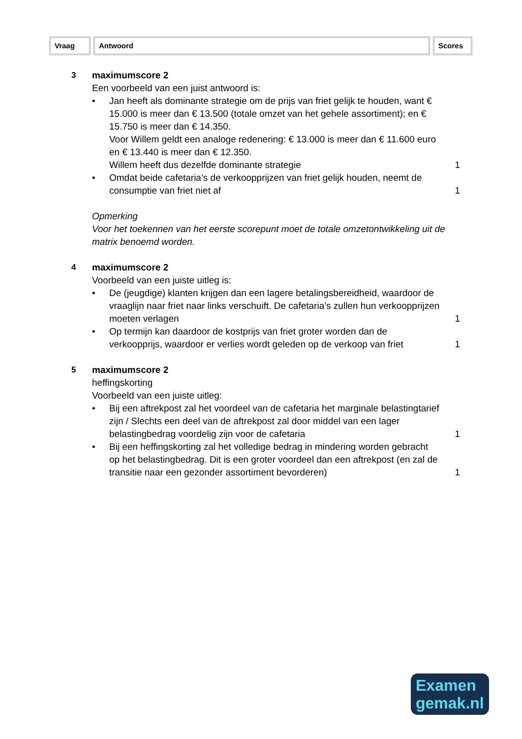Vraag Antwoord Scores
3 maximumscore 2
Een voorbeeld van een juist antwoord is:
• Jan heeft als dominante strategie om de prijs van friet gelijk te houden, want € 15.000 is meer dan € 13.500 (totale omzet van het gehele assortiment); en € 15.750 is meer dan € 14.350.
Voor Willem geldt een analoge redenering: € 13.000 is meer dan € 11.600 euro en € 13.440 is meer dan € 12.350.
Willem heeft dus dezelfde dominante strategie
1
• Omdat beide cafetaria’s de verkoopprijzen van friet gelijk houden, neemt de consumptie van friet niet af
1
Opmerking
Voor het toekennen van het eerste scorepunt moet de totale omzetontwikkeling uit de matrix benoemd worden.
4 maximumscore 2
Voorbeeld van een juiste uitleg is:
• De (jeugdige) klanten krijgen dan een lagere betalingsbereidheid, waardoor de vraaglijn naar friet naar links verschuift. De cafetaria’s zullen hun verkoopprijzen moeten verlagen
1
• Op termijn kan daardoor de kostprijs van friet groter worden dan de verkoopprijs, waardoor er verlies wordt geleden op de verkoop van friet
1
5 maximumscore 2
heffingskorting
Voorbeeld van een juiste uitleg:
• Bij een aftrekpost zal het voordeel van de cafetaria het marginale belastingtarief zijn / Slechts een deel van de aftrekpost zal door middel van een lager belastingbedrag voordelig zijn voor de cafetaria
1
• Bij een heffingskorting zal het volledige bedrag in mindering worden gebracht op het belastingbedrag. Dit is een groter voordeel dan een aftrekpost (en zal de transitie naar een gezonder assortiment bevorderen)
1
Examen
gemak.nl